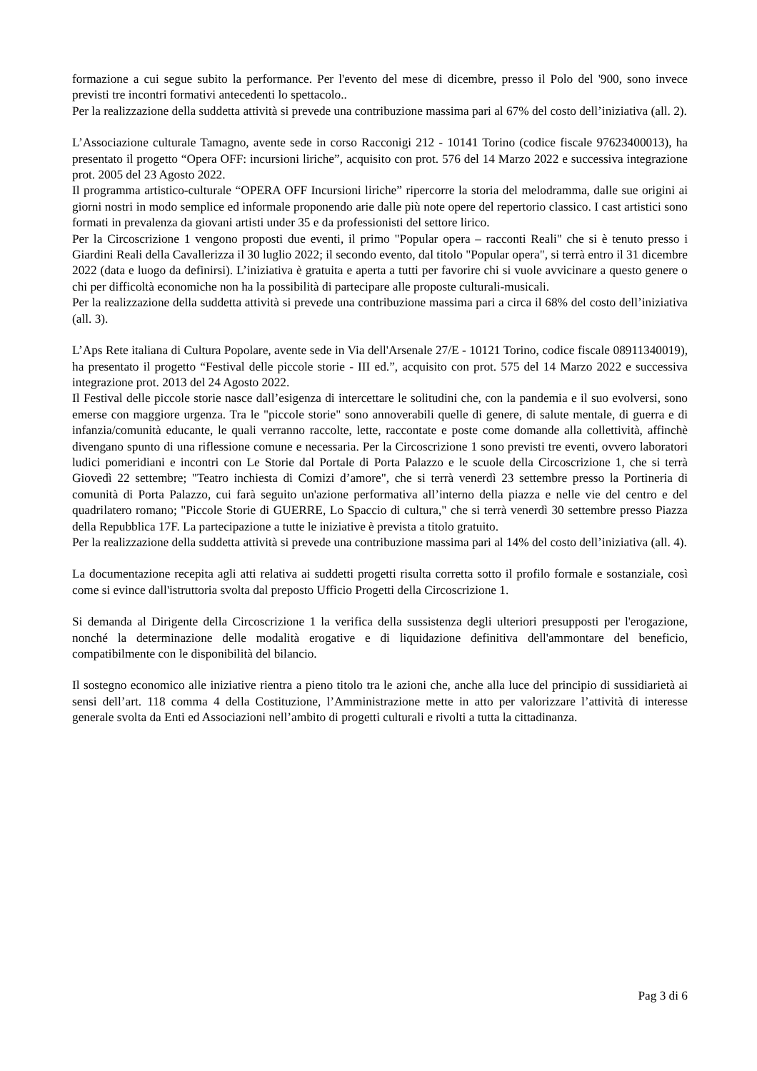formazione a cui segue subito la performance. Per l'evento del mese di dicembre, presso il Polo del '900, sono invece previsti tre incontri formativi antecedenti lo spettacolo..
Per la realizzazione della suddetta attività si prevede una contribuzione massima pari al 67% del costo dell’iniziativa (all. 2).
L’Associazione culturale Tamagno, avente sede in corso Racconigi 212 - 10141 Torino (codice fiscale 97623400013), ha presentato il progetto “Opera OFF: incursioni liriche”, acquisito con prot. 576 del 14 Marzo 2022 e successiva integrazione prot. 2005 del 23 Agosto 2022.
Il programma artistico-culturale “OPERA OFF Incursioni liriche” ripercorre la storia del melodramma, dalle sue origini ai giorni nostri in modo semplice ed informale proponendo arie dalle più note opere del repertorio classico. I cast artistici sono formati in prevalenza da giovani artisti under 35 e da professionisti del settore lirico.
Per la Circoscrizione 1 vengono proposti due eventi, il primo "Popular opera – racconti Reali" che si è tenuto presso i Giardini Reali della Cavallerizza il 30 luglio 2022; il secondo evento, dal titolo "Popular opera", si terrà entro il 31 dicembre 2022 (data e luogo da definirsi). L’iniziativa è gratuita e aperta a tutti per favorire chi si vuole avvicinare a questo genere o chi per difficoltà economiche non ha la possibilità di partecipare alle proposte culturali-musicali.
Per la realizzazione della suddetta attività si prevede una contribuzione massima pari a circa il 68% del costo dell’iniziativa (all. 3).
L’Aps Rete italiana di Cultura Popolare, avente sede in Via dell'Arsenale 27/E - 10121 Torino, codice fiscale 08911340019), ha presentato il progetto “Festival delle piccole storie - III ed.”, acquisito con prot. 575 del 14 Marzo 2022 e successiva integrazione prot. 2013 del 24 Agosto 2022.
Il Festival delle piccole storie nasce dall’esigenza di intercettare le solitudini che, con la pandemia e il suo evolversi, sono emerse con maggiore urgenza. Tra le "piccole storie" sono annoverabili quelle di genere, di salute mentale, di guerra e di infanzia/comunità educante, le quali verranno raccolte, lette, raccontate e poste come domande alla collettività, affinchè divengano spunto di una riflessione comune e necessaria. Per la Circoscrizione 1 sono previsti tre eventi, ovvero laboratori ludici pomeridiani e incontri con Le Storie dal Portale di Porta Palazzo e le scuole della Circoscrizione 1, che si terrà Giovedì 22 settembre; "Teatro inchiesta di Comizi d’amore", che si terrà venerdì 23 settembre presso la Portineria di comunità di Porta Palazzo, cui farà seguito un'azione performativa all’interno della piazza e nelle vie del centro e del quadrilatero romano; "Piccole Storie di GUERRE, Lo Spaccio di cultura," che si terrà venerdì 30 settembre presso Piazza della Repubblica 17F. La partecipazione a tutte le iniziative è prevista a titolo gratuito.
Per la realizzazione della suddetta attività si prevede una contribuzione massima pari al 14% del costo dell’iniziativa (all. 4).
La documentazione recepita agli atti relativa ai suddetti progetti risulta corretta sotto il profilo formale e sostanziale, così come si evince dall'istruttoria svolta dal preposto Ufficio Progetti della Circoscrizione 1.
Si demanda al Dirigente della Circoscrizione 1 la verifica della sussistenza degli ulteriori presupposti per l'erogazione, nonché la determinazione delle modalità erogative e di liquidazione definitiva dell'ammontare del beneficio, compatibilmente con le disponibilità del bilancio.
Il sostegno economico alle iniziative rientra a pieno titolo tra le azioni che, anche alla luce del principio di sussidiarietà ai sensi dell’art. 118 comma 4 della Costituzione, l’Amministrazione mette in atto per valorizzare l’attività di interesse generale svolta da Enti ed Associazioni nell’ambito di progetti culturali e rivolti a tutta la cittadinanza.
Pag 3 di 6